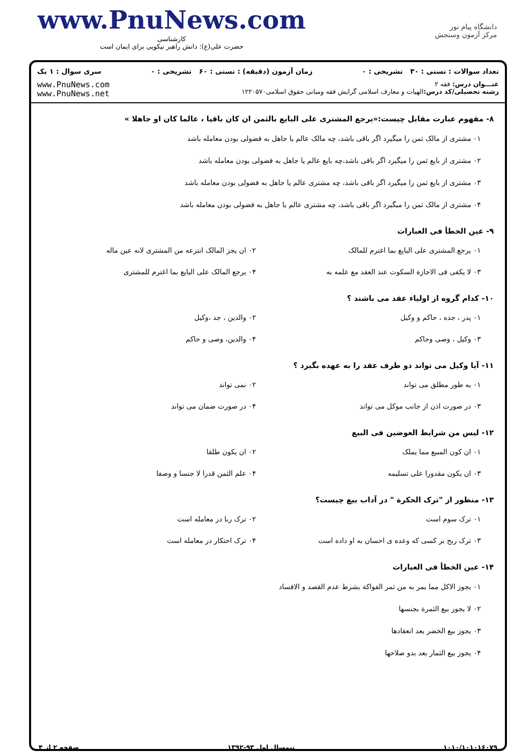www.PnuNews.com
کارشناسی
حضرت علی(ع): دانش راهبر نیکویی برای ایمان است
دانشگاه پیام نور
مرکز آزمون وسنجش
تعداد سوالات : تستی : ۳۰ تشریحی : ۰ زمان آزمون (دقیقه) : تستی : ۶۰ تشریحی : ۰ سری سوال : ۱ یک
عنـــوان درس: فقه ۲
رشته تحصیلی/کد درس: الهیات و معارف اسلامی گرایش فقه ومبانی حقوق اسلامی۱۲۲۰۵۷۰
www.PnuNews.com
www.PnuNews.net
۸- مفهوم عبارت مقابل چیست:«یرجع المشتری علی البایع بالثمن ان کان باقیا ، عالما کان او جاهلا »
۰۱ مشتری از مالک ثمن را میگیرد اگر باقی باشد، چه مالک عالم یا جاهل به فضولی بودن معامله باشد
۰۲ مشتری از بایع ثمن را میگیرد اگر باقی باشد،چه بایع عالم یا جاهل به فضولی بودن معامله باشد
۰۳ مشتری از بایع ثمن را میگیرد اگر باقی باشد، چه مشتری عالم یا جاهل به فضولی بودن معامله باشد
۰۴ مشتری از مالک ثمن را میگیرد اگر باقی باشد، چه مشتری عالم یا جاهل به فضولی بودن معامله باشد
۹- عین الخطأ فی العبارات
۰۱ یرجع المشتری علی البایع بما اغترم للمالک ۰۲ ان یجز المالک انتزعه من المشتری لانه عین ماله ۰۳ لا یکفی فی الاجازة السکوت عند العقد مع علمه به ۰۴ یرجع المالک علی البایع بما اغترم للمشتری
۱۰- کدام گروه از اولیاء عقد می باشند ؟
۰۱ پدر ، جده ، حاکم و وکیل ۰۲ والدین ، جد ،وکیل ۰۳ وکیل ، وصی وحاکم ۰۴ والدین، وصی و حاکم
۱۱- آیا وکیل می تواند دو طرف عقد را به عهده بگیرد ؟
۰۱ به طور مطلق می تواند ۰۲ نمی تواند ۰۳ در صورت اذن از جانب موکل می تواند ۰۴ در صورت ضمان می تواند
۱۲- لیس من شرایط العوضین فی البیع
۰۱ ان کون المبیع مما یملک ۰۲ ان یکون طلقا ۰۳ ان یکون مقدورا علی تسلیمه ۰۴ علم الثمن قدرا لا جنسا و وصفا
۱۳- منظور از "ترک الحکرة " در آداب بیع چیست؟
۰۱ ترک سوم است ۰۲ ترک ربا در معامله است ۰۳ ترک ربح بر کسی که وعده ی احسان به او داده است ۰۴ ترک احتکار در معامله است
۱۴- عین الخطأ فی العبارات
۰۱ یجوز الاکل مما یمر به من ثمر الفواکة بشرط عدم القصد و الافساد
۰۲ لا یجوز بیع الثمرة بجنسها
۰۳ یجوز بیع الخضر بعد انعقادها
۰۴ یجوز بیع الثمار بعد بدو صلاحها
۱۰۱۰/۱۰۱۰۱۶۰۷۹ نیمسال اول ۹۳-۱۳۹۲ صفحه ۲ از ۴